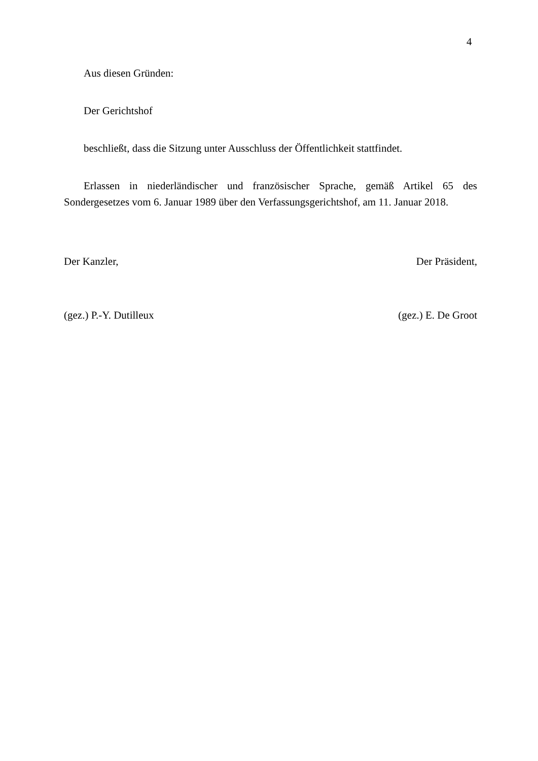4
Aus diesen Gründen:
Der Gerichtshof
beschließt, dass die Sitzung unter Ausschluss der Öffentlichkeit stattfindet.
Erlassen in niederländischer und französischer Sprache, gemäß Artikel 65 des Sondergesetzes vom 6. Januar 1989 über den Verfassungsgerichtshof, am 11. Januar 2018.
Der Kanzler, Der Präsident,
(gez.) P.-Y. Dutilleux (gez.) E. De Groot